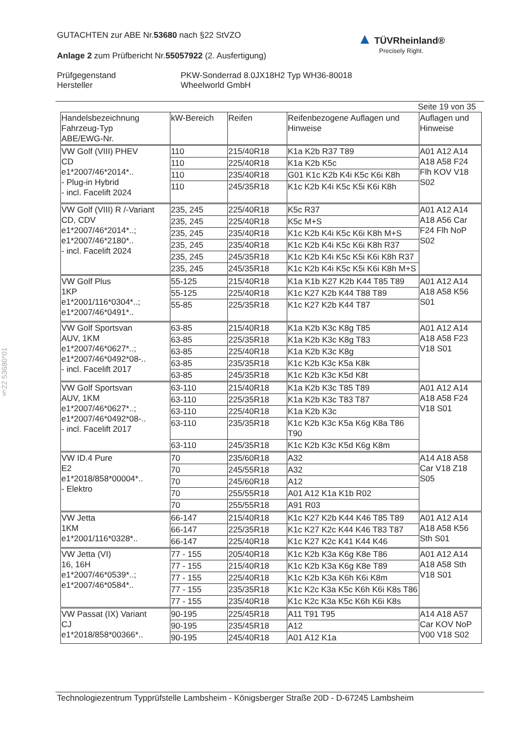GUTACHTEN zur ABE Nr.53680 nach §22 StVZO
Anlage 2 zum Prüfbericht Nr.55057922 (2. Ausfertigung)
Prüfgegenstand
Hersteller
PKW-Sonderrad 8.0JX18H2 Typ WH36-80018
Wheelworld GmbH
▲ TÜVRheinland®
Precisely Right.
§22 53680*01
Seite 19 von 35
| Handelsbezeichnung Fahrzeug-Typ ABE/EWG-Nr. | kW-Bereich | Reifen | Reifenbezogene Auflagen und Hinweise | Auflagen und Hinweise |
| --- | --- | --- | --- | --- |
| VW Golf (VIII) PHEV CD e1*2007/46*2014*.. - Plug-in Hybrid - incl. Facelift 2024 | 110 | 215/40R18 | K1a K2b R37 T89 | A01 A12 A14 A18 A58 F24 Flh KOV V18 S02 |
| | 110 | 225/40R18 | K1a K2b K5c | |
| | 110 | 235/40R18 | G01 K1c K2b K4i K5c K6i K8h | |
| | 110 | 245/35R18 | K1c K2b K4i K5c K5i K6i K8h | |
| VW Golf (VIII) R /-Variant CD, CDV e1*2007/46*2014*..; e1*2007/46*2180*.. - incl. Facelift 2024 | 235, 245 | 225/40R18 | K5c R37 | A01 A12 A14 A18 A56 Car F24 Flh NoP S02 |
| | 235, 245 | 225/40R18 | K5c M+S | |
| | 235, 245 | 235/40R18 | K1c K2b K4i K5c K6i K8h M+S | |
| | 235, 245 | 235/40R18 | K1c K2b K4i K5c K6i K8h R37 | |
| | 235, 245 | 245/35R18 | K1c K2b K4i K5c K5i K6i K8h R37 | |
| | 235, 245 | 245/35R18 | K1c K2b K4i K5c K5i K6i K8h M+S | |
| VW Golf Plus 1KP e1*2001/116*0304*..; e1*2007/46*0491*.. | 55-125 | 215/40R18 | K1a K1b K27 K2b K44 T85 T89 | A01 A12 A14 A18 A58 K56 S01 |
| | 55-125 | 225/40R18 | K1c K27 K2b K44 T88 T89 | |
| | 55-85 | 225/35R18 | K1c K27 K2b K44 T87 | |
| VW Golf Sportsvan AUV, 1KM e1*2007/46*0627*..; e1*2007/46*0492*08-.. - incl. Facelift 2017 | 63-85 | 215/40R18 | K1a K2b K3c K8g T85 | A01 A12 A14 A18 A58 F23 V18 S01 |
| | 63-85 | 225/35R18 | K1a K2b K3c K8g T83 | |
| | 63-85 | 225/40R18 | K1a K2b K3c K8g | |
| | 63-85 | 235/35R18 | K1c K2b K3c K5a K8k | |
| | 63-85 | 245/35R18 | K1c K2b K3c K5d K8t | |
| VW Golf Sportsvan AUV, 1KM e1*2007/46*0627*..; e1*2007/46*0492*08-.. - incl. Facelift 2017 | 63-110 | 215/40R18 | K1a K2b K3c T85 T89 | A01 A12 A14 A18 A58 F24 V18 S01 |
| | 63-110 | 225/35R18 | K1a K2b K3c T83 T87 | |
| | 63-110 | 225/40R18 | K1a K2b K3c | |
| | 63-110 | 235/35R18 | K1c K2b K3c K5a K6g K8a T86 T90 | |
| | 63-110 | 245/35R18 | K1c K2b K3c K5d K6g K8m | |
| VW ID.4 Pure E2 e1*2018/858*00004*.. - Elektro | 70 | 235/60R18 | A32 | A14 A18 A58 Car V18 Z18 S05 |
| | 70 | 245/55R18 | A32 | |
| | 70 | 245/60R18 | A12 | |
| | 70 | 255/55R18 | A01 A12 K1a K1b R02 | |
| | 70 | 255/55R18 | A91 R03 | |
| VW Jetta 1KM e1*2001/116*0328*.. | 66-147 | 215/40R18 | K1c K27 K2b K44 K46 T85 T89 | A01 A12 A14 A18 A58 K56 Sth S01 |
| | 66-147 | 225/35R18 | K1c K27 K2c K44 K46 T83 T87 | |
| | 66-147 | 225/40R18 | K1c K27 K2c K41 K44 K46 | |
| VW Jetta (VI) 16, 16H e1*2007/46*0539*..; e1*2007/46*0584*.. | 77 - 155 | 205/40R18 | K1c K2b K3a K6g K8e T86 | A01 A12 A14 A18 A58 Sth V18 S01 |
| | 77 - 155 | 215/40R18 | K1c K2b K3a K6g K8e T89 | |
| | 77 - 155 | 225/40R18 | K1c K2b K3a K6h K6i K8m | |
| | 77 - 155 | 235/35R18 | K1c K2c K3a K5c K6h K6i K8s T86 | |
| | 77 - 155 | 235/40R18 | K1c K2c K3a K5c K6h K6i K8s | |
| VW Passat (IX) Variant CJ e1*2018/858*00366*.. | 90-195 | 225/45R18 | A11 T91 T95 | A14 A18 A57 Car KOV NoP V00 V18 S02 |
| | 90-195 | 235/45R18 | A12 | |
| | 90-195 | 245/40R18 | A01 A12 K1a | |
Technologiezentrum Typprüfstelle Lambsheim - Königsberger Straße 20D - D-67245 Lambsheim